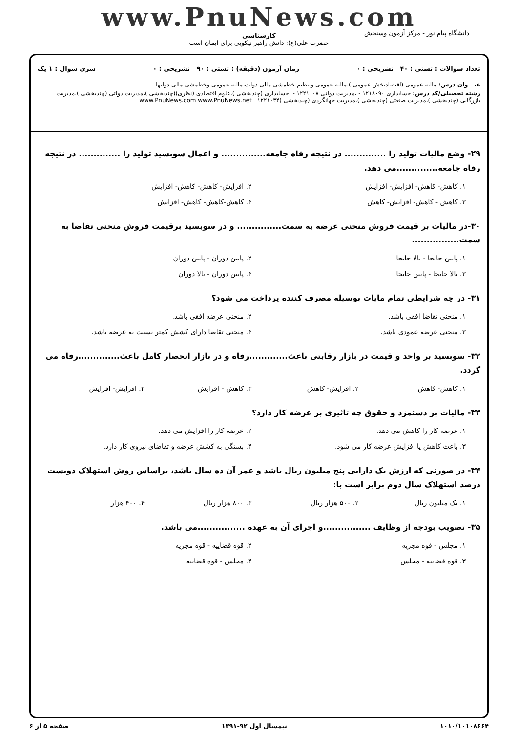www.PnuNews.com
کارشناسی
حضرت علی(ع): دانش راهبر نیکویی برای ایمان است
دانشگاه پیام نور - مرکز آزمون وسنجش
تعداد سوالات : تستی : ۴۰ تشریحی : ۰ زمان آزمون (دقیقه) : تستی : ۹۰ تشریحی : ۰ سری سوال : ۱ یک
عنـــوان درس: مالیه عمومی (اقتصادبخش عمومی )،مالیه عمومی وتنظیم خطمشی مالی دولت،مالیه عمومی وخطمشی مالی دولتها
رشته تحصیلی/کد درس: حسابداری ۱۲۱۸۰۹۰ - ،مدیریت دولتی ۱۲۲۱۰۰۸ - ،حسابداری (چندبخشی )،علوم اقتصادی (نظری)(چندبخشی )،مدیریت دولتی (چندبخشی )،مدیریت بازرگانی (چندبخشی )،مدیریت صنعتی (چندبخشی )،مدیریت جهانگردی (چندبخشی )۱۲۲۱۰۳۴ www.PnuNews.com www.PnuNews.net
۲۹- وضع مالیات تولید را .............. در نتیجه رفاه جامعه............... و اعمال سوبسید تولید را .............. در نتیجه رفاه جامعه..............می دهد.
۱. کاهش- کاهش- افزایش- افزایش ۲. افزایش- کاهش- کاهش- افزایش ۳. کاهش - کاهش- افزایش- کاهش ۴. کاهش-کاهش- کاهش- افزایش
۳۰-در مالیات بر قیمت فروش منحنی عرضه به سمت............... و در سوبسید برقیمت فروش منحنی تقاضا به سمت................
۱. پایین جابجا - بالا جابجا ۲. پایین دوران - پایین دوران ۳. بالا جابجا - پایین جابجا ۴. پایین دوران - بالا دوران
۳۱- در چه شرایطی تمام مایات بوسیله مصرف کننده پرداخت می شود؟
۱. منحنی تقاضا افقی باشد. ۲. منحنی عرضه افقی باشد. ۳. منحنی عرضه عمودی باشد. ۴. منحنی تقاضا دارای کشش کمتر نسبت به عرضه باشد.
۳۲- سوبسید بر واحد و قیمت در بازار رقابتی باعث.............رفاه و در بازار انحصار کامل باعث..............رفاه می گردد.
۱. کاهش- کاهش ۲. افزایش- کاهش ۳. کاهش - افزایش ۴. افزایش- افزایش
۳۳- مالیات بر دستمزد و حقوق چه تاثیری بر عرضه کار دارد؟
۱. عرضه کار را کاهش می دهد. ۲. عرضه کار را افزایش می دهد. ۳. باعث کاهش یا افزایش عرضه کار می شود. ۴. بستگی به کشش عرضه و تقاضای نیروی کار دارد.
۳۴- در صورتی که ارزش یک دارایی پنج میلیون ریال باشد و عمر آن ده سال باشد، براساس روش استهلاک دویست درصد استهلاک سال دوم برابر است با:
۱. یک میلیون ریال ۲. ۵۰۰ هزار ریال ۳. ۸۰۰ هزار ریال ۴. ۴۰۰ هزار
۳۵- تصویب بودجه از وظایف ................و اجرای آن به عهده ................می باشد.
۱. مجلس - قوه مجریه ۲. قوه قضاییه - قوه مجریه ۳. قوه قضاییه - مجلس ۴. مجلس - قوه قضاییه
۱۰۱۰/۱۰۱۰۸۶۶۴ نیمسال اول ۹۲-۱۳۹۱ صفحه ۵ از ۶